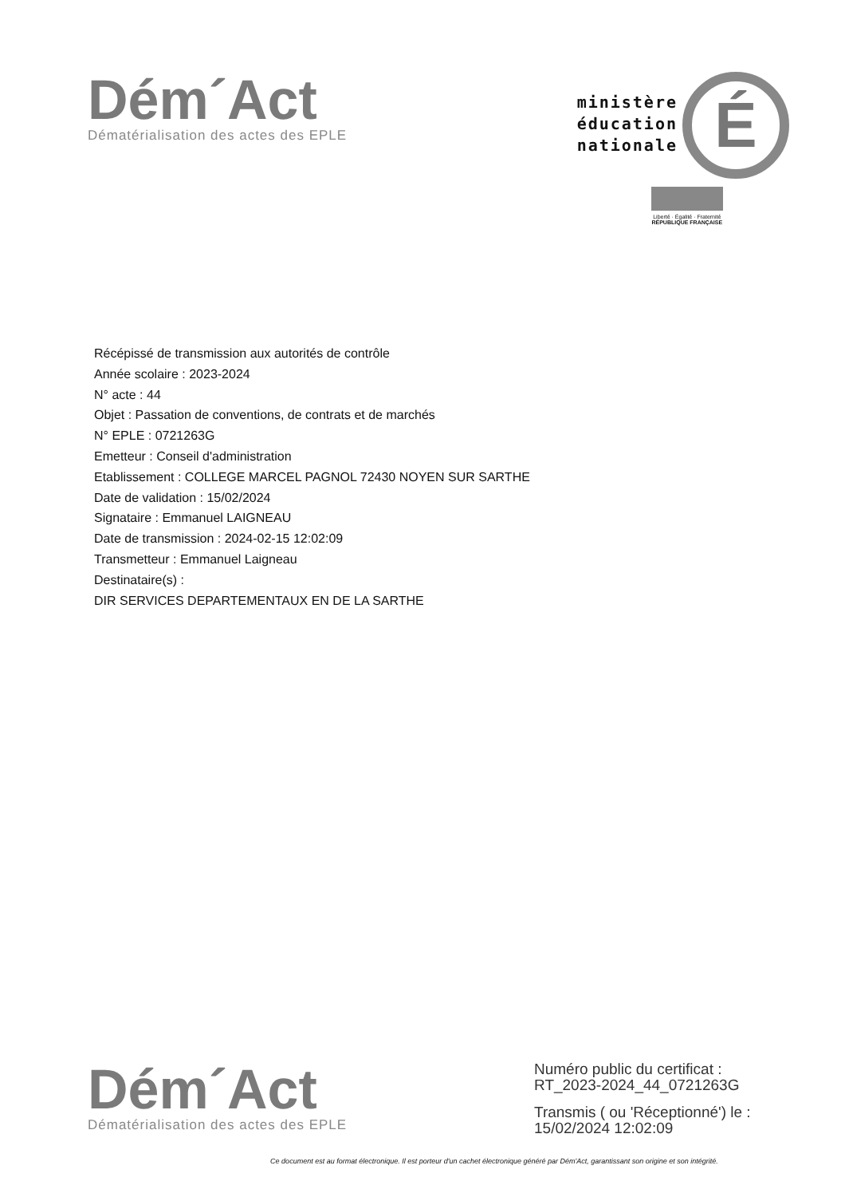Dém´Act
Dématérialisation des actes des EPLE
ministère
éducation
nationale
É
Liberté · Égalité · Fraternité
RÉPUBLIQUE FRANÇAISE
Récépissé de transmission aux autorités de contrôle
Année scolaire : 2023-2024
N° acte : 44
Objet : Passation de conventions, de contrats et de marchés
N° EPLE : 0721263G
Emetteur : Conseil d'administration
Etablissement : COLLEGE MARCEL PAGNOL 72430 NOYEN SUR SARTHE
Date de validation : 15/02/2024
Signataire : Emmanuel LAIGNEAU
Date de transmission : 2024-02-15 12:02:09
Transmetteur : Emmanuel Laigneau
Destinataire(s) :
DIR SERVICES DEPARTEMENTAUX EN DE LA SARTHE
Dém´Act
Dématérialisation des actes des EPLE
Numéro public du certificat :
RT_2023-2024_44_0721263G
Transmis ( ou 'Réceptionné') le :
15/02/2024 12:02:09
Ce document est au format électronique. Il est porteur d'un cachet électronique généré par Dém'Act, garantissant son origine et son intégrité.